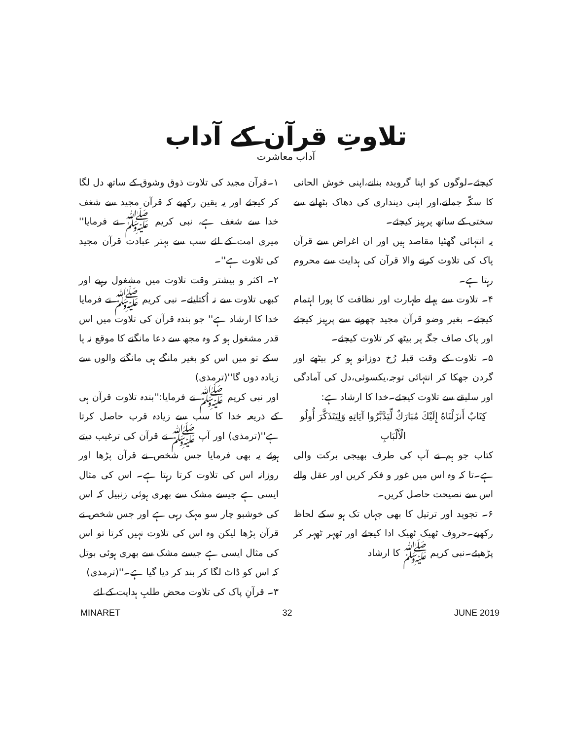تلاوتِ قرآن کے آداب
آداب معاشرت
۱۔قرآن مجید کی تلاوت ذوق وشوق کے ساتھ دل لگا کر کیجئے اور یہ یقین رکھیے کہ قرآن مجید سے شغف خدا سے شغف ہے، نبی کریم ﷺ نے فرمایا'' میری امت کے لئے سب سے بہتر عبادت قرآن مجید کی تلاوت ہے''۔
۲۔ اکثر و بیشتر وقت تلاوت میں مشغول رہیے اور کبھی تلاوت سے نہ اُکتایئے۔ نبی کریم ﷺ نے فرمایا خدا کا ارشاد ہے'' جو بندہ قرآن کی تلاوت میں اس قدر مشغول ہو کہ وہ مجھ سے دعا مانگنے کا موقع نہ پا سکے تو میں اس کو بغیر مانگے ہی مانگنے والوں سے زیادہ دوں گا''(ترمذی)
اور نبی کریم ﷺ نے فرمایا:''بندہ تلاوت قرآن ہی کے ذریعہ خدا کا سب سے زیادہ قرب حاصل کرتا ہے''(ترمذی) اور آپ ﷺ نے قرآن کی ترغیب دیتے ہوئے یہ بھی فرمایا جس شخص نے قرآن پڑھا اور روزانہ اس کی تلاوت کرتا رہتا ہے۔ اس کی مثال ایسی ہے جیسے مشک سے بھری ہوئی زنبیل کہ اس کی خوشبو چار سو مہک رہی ہے اور جس شخص نے قرآن پڑھا لیکن وہ اس کی تلاوت نہیں کرتا تو اس کی مثال ایسی ہے جیسے مشک سے بھری ہوئی بوتل کہ اس کو ڈاٹ لگا کر بند کر دیا گیا ہے۔''(ترمذی)
۳۔ قرآنِ پاک کی تلاوت محض طلبِ ہدایت کے لئے
کیجئے۔لوگوں کو اپنا گرویدہ بنانے،اپنی خوش الحانی کا سکّہ جمانے،اور اپنی دینداری کی دھاک بٹھانے سے سختی کے ساتھ پرہیز کیجئے۔
یہ انتہائی گھٹیا مقاصد ہیں اور ان اغراض سے قرآن پاک کی تلاوت کرنے والا قرآن کی ہدایت سے محروم رہتا ہے۔
۴۔ تلاوت سے پہلے طہارت اور نظافت کا پورا اہتمام کیجئے۔ بغیر وضو قرآن مجید چھونے سے پرہیز کیجئے اور پاک صاف جگہ پر بیٹھ کر تلاوت کیجئے۔
۵۔ تلاوت کے وقت قبلہ رُخ دوزانو ہو کر بیٹھے اور گردن جھکا کر انتہائی توجہ،یکسوئی،دل کی آمادگی اور سلیقے سے تلاوت کیجئے۔خدا کا ارشاد ہے:
كِتَابٌ أَنزَلْنَاهُ إِلَيْكَ مُبَارَكٌ لِّيَدَّبَّرُوا آيَاتِهِ وَلِيَتَذَكَّرَ أُولُو الْأَلْبَابِ
کتاب جو ہم نے آپ کی طرف بھیجی برکت والی ہے۔تا کہ وہ اس میں غور و فکر کریں اور عقل والے اس سے نصیحت حاصل کریں۔
۶۔ تجوید اور ترتیل کا بھی جہاں تک ہو سکے لحاظ رکھیے۔حروف ٹھیک ٹھیک ادا کیجئے اور ٹھہر ٹھہر کر پڑھیئے۔نبی کریم ﷺ کا ارشاد
MINARET 32 JUNE 2019